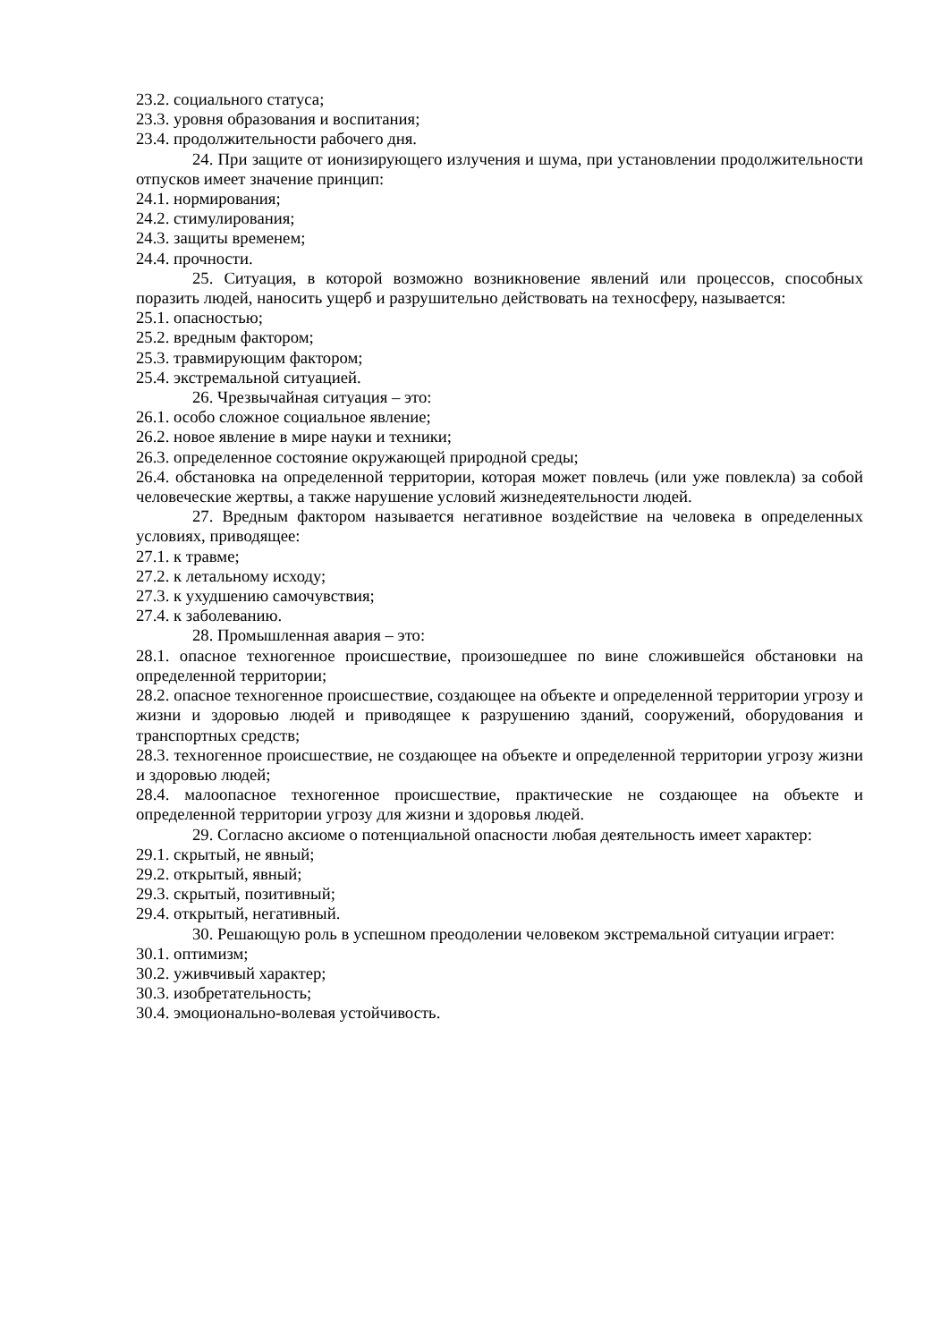23.2. социального статуса;
23.3. уровня образования и воспитания;
23.4. продолжительности рабочего дня.
24. При защите от ионизирующего излучения и шума, при установлении продолжительности отпусков имеет значение принцип:
24.1. нормирования;
24.2. стимулирования;
24.3. защиты временем;
24.4. прочности.
25. Ситуация, в которой возможно возникновение явлений или процессов, способных поразить людей, наносить ущерб и разрушительно действовать на техносферу, называется:
25.1. опасностью;
25.2. вредным фактором;
25.3. травмирующим фактором;
25.4. экстремальной ситуацией.
26. Чрезвычайная ситуация – это:
26.1. особо сложное социальное явление;
26.2. новое явление в мире науки и техники;
26.3. определенное состояние окружающей природной среды;
26.4. обстановка на определенной территории, которая может повлечь (или уже повлекла) за собой человеческие жертвы, а также нарушение условий жизнедеятельности людей.
27. Вредным фактором называется негативное воздействие на человека в определенных условиях, приводящее:
27.1. к травме;
27.2. к летальному исходу;
27.3. к ухудшению самочувствия;
27.4. к заболеванию.
28. Промышленная авария – это:
28.1. опасное техногенное происшествие, произошедшее по вине сложившейся обстановки на определенной территории;
28.2. опасное техногенное происшествие, создающее на объекте и определенной территории угрозу и жизни и здоровью людей и приводящее к разрушению зданий, сооружений, оборудования и транспортных средств;
28.3. техногенное происшествие, не создающее на объекте и определенной территории угрозу жизни и здоровью людей;
28.4. малоопасное техногенное происшествие, практические не создающее на объекте и определенной территории угрозу для жизни и здоровья людей.
29. Согласно аксиоме о потенциальной опасности любая деятельность имеет характер:
29.1. скрытый, не явный;
29.2. открытый, явный;
29.3. скрытый, позитивный;
29.4. открытый, негативный.
30. Решающую роль в успешном преодолении человеком экстремальной ситуации играет:
30.1. оптимизм;
30.2. уживчивый характер;
30.3. изобретательность;
30.4. эмоционально-волевая устойчивость.